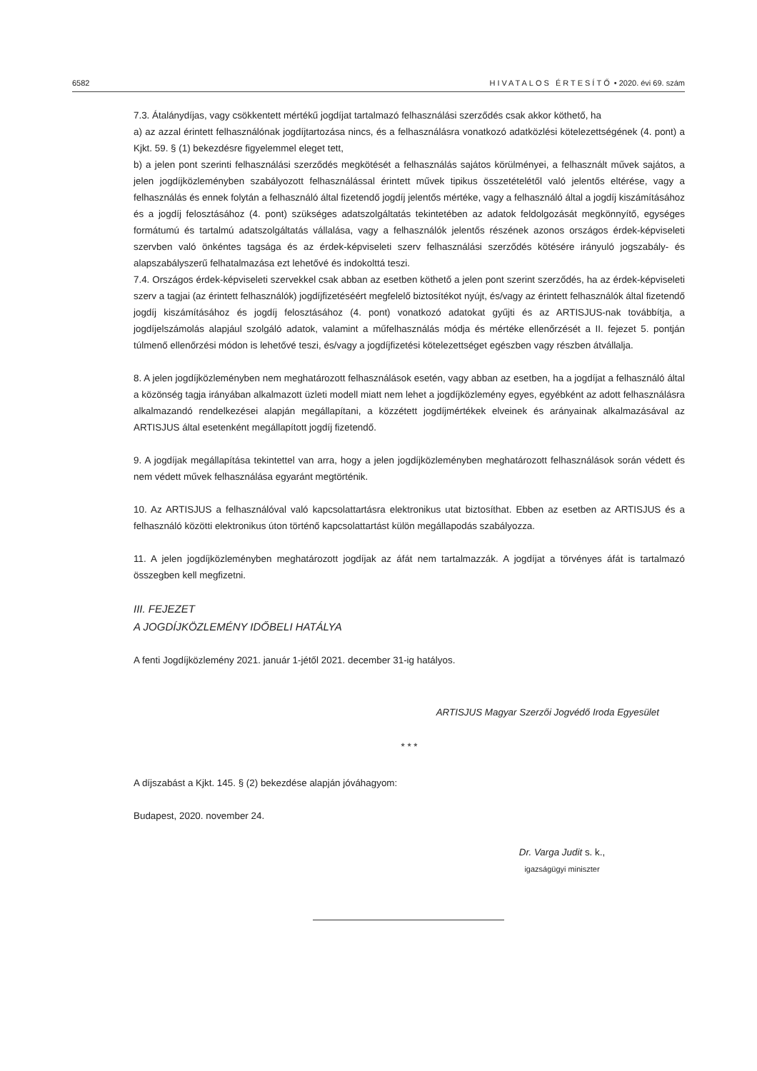6582 HIVATALOS ÉRTESÍTŐ • 2020. évi 69. szám
7.3. Átalánydíjas, vagy csökkentett mértékű jogdíjat tartalmazó felhasználási szerződés csak akkor köthető, ha
a) az azzal érintett felhasználónak jogdíjtartozása nincs, és a felhasználásra vonatkozó adatközlési kötelezettségének (4. pont) a Kjkt. 59. § (1) bekezdésre figyelemmel eleget tett,
b) a jelen pont szerinti felhasználási szerződés megkötését a felhasználás sajátos körülményei, a felhasznált művek sajátos, a jelen jogdíjközleményben szabályozott felhasználással érintett művek tipikus összetételétől való jelentős eltérése, vagy a felhasználás és ennek folytán a felhasználó által fizetendő jogdíj jelentős mértéke, vagy a felhasználó által a jogdíj kiszámításához és a jogdíj felosztásához (4. pont) szükséges adatszolgáltatás tekintetében az adatok feldolgozását megkönnyítő, egységes formátumú és tartalmú adatszolgáltatás vállalása, vagy a felhasználók jelentős részének azonos országos érdek-képviseleti szervben való önkéntes tagsága és az érdek-képviseleti szerv felhasználási szerződés kötésére irányuló jogszabály- és alapszabályszerű felhatalmazása ezt lehetővé és indokolttá teszi.
7.4. Országos érdek-képviseleti szervekkel csak abban az esetben köthető a jelen pont szerint szerződés, ha az érdek-képviseleti szerv a tagjai (az érintett felhasználók) jogdíjfizetéséért megfelelő biztosítékot nyújt, és/vagy az érintett felhasználók által fizetendő jogdíj kiszámításához és jogdíj felosztásához (4. pont) vonatkozó adatokat gyűjti és az ARTISJUS-nak továbbítja, a jogdíjelszámolás alapjául szolgáló adatok, valamint a műfelhasználás módja és mértéke ellenőrzését a II. fejezet 5. pontján túlmenő ellenőrzési módon is lehetővé teszi, és/vagy a jogdíjfizetési kötelezettséget egészben vagy részben átvállalja.
8. A jelen jogdíjközleményben nem meghatározott felhasználások esetén, vagy abban az esetben, ha a jogdíjat a felhasználó által a közönség tagja irányában alkalmazott üzleti modell miatt nem lehet a jogdíjközlemény egyes, egyébként az adott felhasználásra alkalmazandó rendelkezései alapján megállapítani, a közzétett jogdíjmértékek elveinek és arányainak alkalmazásával az ARTISJUS által esetenként megállapított jogdíj fizetendő.
9. A jogdíjak megállapítása tekintettel van arra, hogy a jelen jogdíjközleményben meghatározott felhasználások során védett és nem védett művek felhasználása egyaránt megtörténik.
10. Az ARTISJUS a felhasználóval való kapcsolattartásra elektronikus utat biztosíthat. Ebben az esetben az ARTISJUS és a felhasználó közötti elektronikus úton történő kapcsolattartást külön megállapodás szabályozza.
11. A jelen jogdíjközleményben meghatározott jogdíjak az áfát nem tartalmazzák. A jogdíjat a törvényes áfát is tartalmazó összegben kell megfizetni.
III. FEJEZET
A JOGDÍJKÖZLEMÉNY IDŐBELI HATÁLYA
A fenti Jogdíjközlemény 2021. január 1-jétől 2021. december 31-ig hatályos.
ARTISJUS Magyar Szerzői Jogvédő Iroda Egyesület
* * *
A díjszabást a Kjkt. 145. § (2) bekezdése alapján jóváhagyom:
Budapest, 2020. november 24.
Dr. Varga Judit s. k.,
igazságügyi miniszter